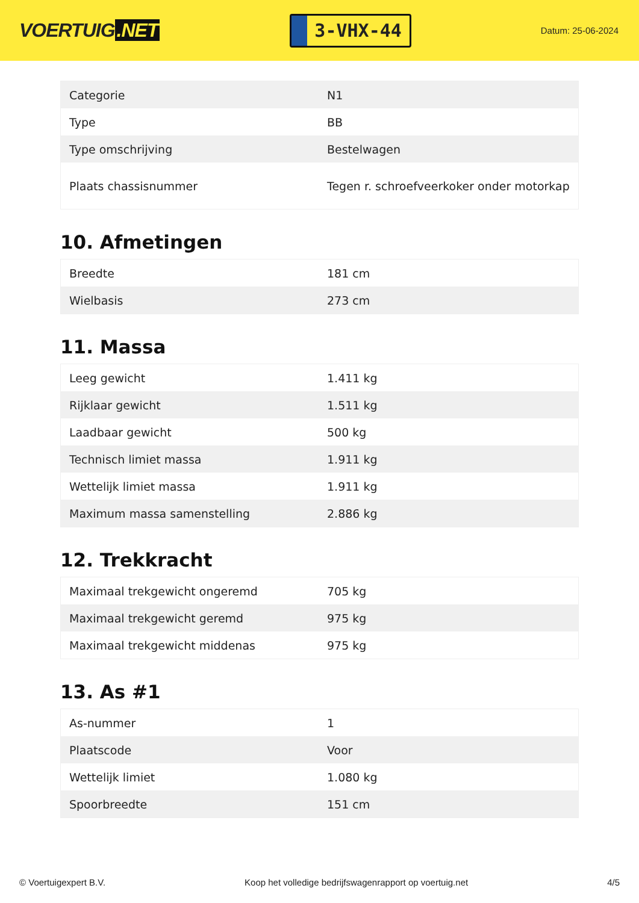VOERTUIG.NET
3-VHX-44
Datum: 25-06-2024
| Categorie | N1 |
| Type | BB |
| Type omschrijving | Bestelwagen |
| Plaats chassisnummer | Tegen r. schroefveerkoker onder motorkap |
10. Afmetingen
| Breedte | 181 cm |
| Wielbasis | 273 cm |
11. Massa
| Leeg gewicht | 1.411 kg |
| Rijklaar gewicht | 1.511 kg |
| Laadbaar gewicht | 500 kg |
| Technisch limiet massa | 1.911 kg |
| Wettelijk limiet massa | 1.911 kg |
| Maximum massa samenstelling | 2.886 kg |
12. Trekkracht
| Maximaal trekgewicht ongeremd | 705 kg |
| Maximaal trekgewicht geremd | 975 kg |
| Maximaal trekgewicht middenas | 975 kg |
13. As #1
| As-nummer | 1 |
| Plaatscode | Voor |
| Wettelijk limiet | 1.080 kg |
| Spoorbreedte | 151 cm |
© Voertuigexpert B.V. Koop het volledige bedrijfswagenrapport op voertuig.net 4/5